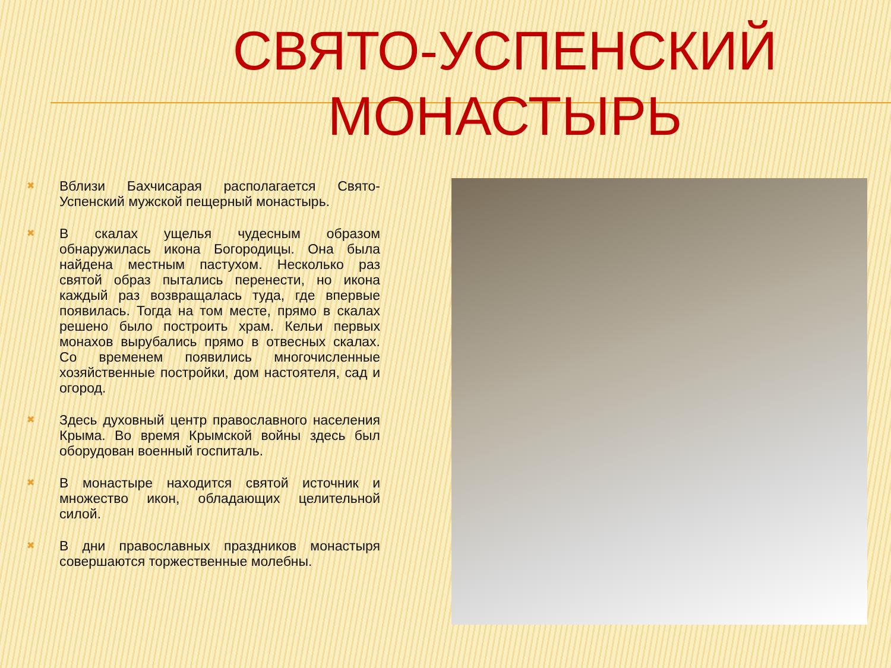СВЯТО-УСПЕНСКИЙ МОНАСТЫРЬ
✖
Вблизи Бахчисарая располагается Свято-Успенский мужской пещерный монастырь.
✖
В скалах ущелья чудесным образом обнаружилась икона Богородицы. Она была найдена местным пастухом. Несколько раз святой образ пытались перенести, но икона каждый раз возвращалась туда, где впервые появилась. Тогда на том месте, прямо в скалах решено было построить храм. Кельи первых монахов вырубались прямо в отвесных скалах. Со временем появились многочисленные хозяйственные постройки, дом настоятеля, сад и огород.
✖
Здесь духовный центр православного населения Крыма. Во время Крымской войны здесь был оборудован военный госпиталь.
✖
В монастыре находится святой источник и множество икон, обладающих целительной силой.
✖
В дни православных праздников монастыря совершаются торжественные молебны.